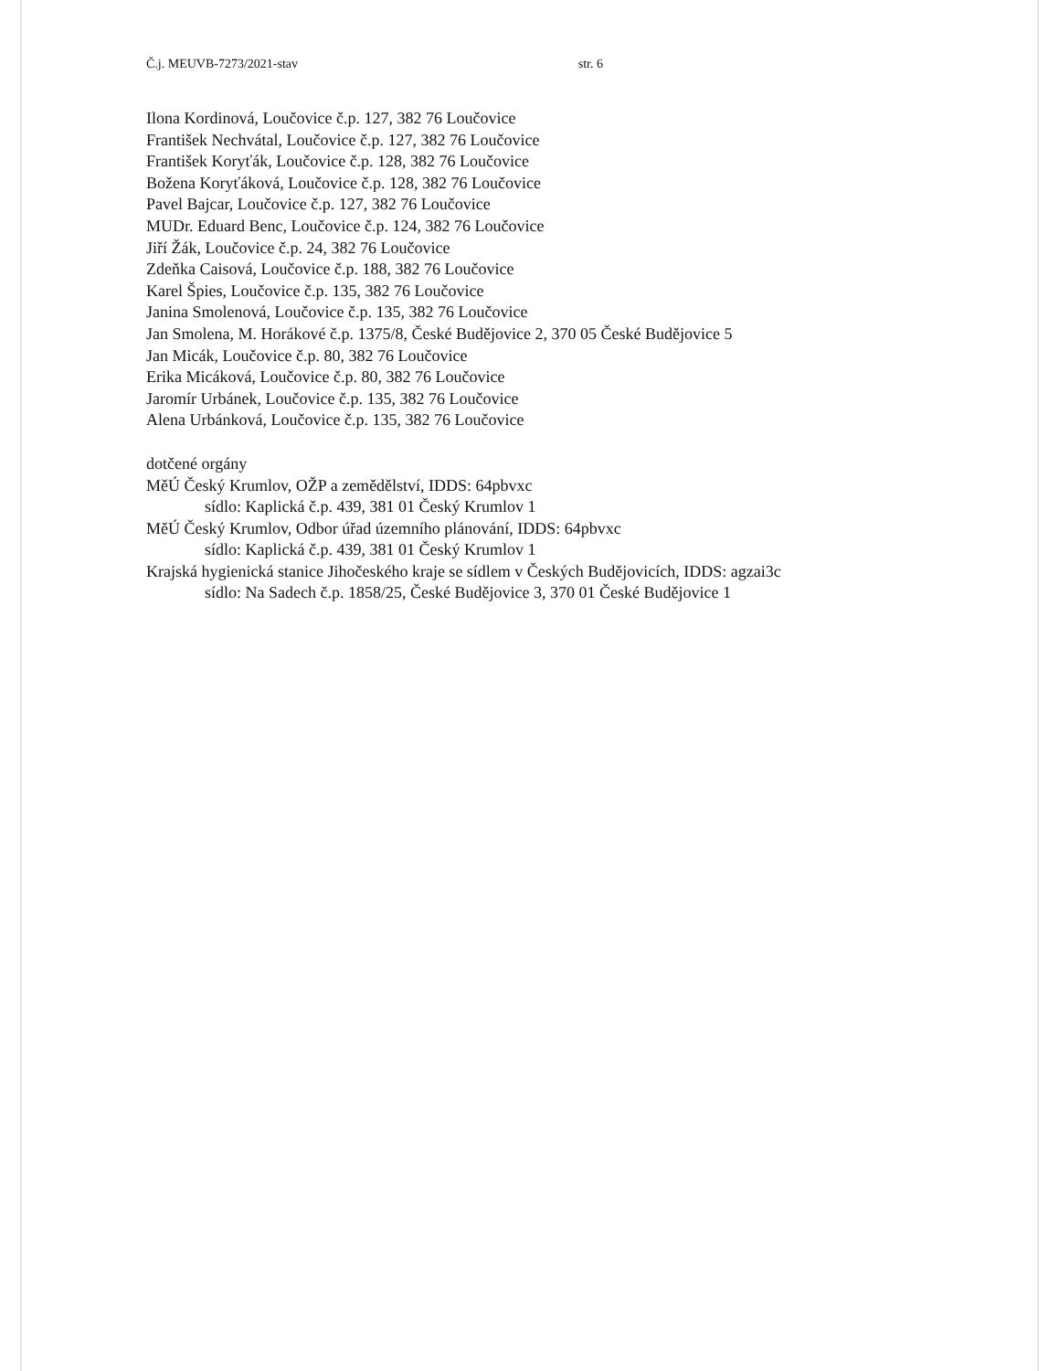Č.j. MEUVB-7273/2021-stav str. 6
Ilona Kordinová, Loučovice č.p. 127, 382 76 Loučovice
František Nechvátal, Loučovice č.p. 127, 382 76 Loučovice
František Koryťák, Loučovice č.p. 128, 382 76 Loučovice
Božena Koryťáková, Loučovice č.p. 128, 382 76 Loučovice
Pavel Bajcar, Loučovice č.p. 127, 382 76 Loučovice
MUDr. Eduard Benc, Loučovice č.p. 124, 382 76 Loučovice
Jiří Žák, Loučovice č.p. 24, 382 76 Loučovice
Zdeňka Caisová, Loučovice č.p. 188, 382 76 Loučovice
Karel Špies, Loučovice č.p. 135, 382 76 Loučovice
Janina Smolenová, Loučovice č.p. 135, 382 76 Loučovice
Jan Smolena, M. Horákové č.p. 1375/8, České Budějovice 2, 370 05 České Budějovice 5
Jan Micák, Loučovice č.p. 80, 382 76 Loučovice
Erika Micáková, Loučovice č.p. 80, 382 76 Loučovice
Jaromír Urbánek, Loučovice č.p. 135, 382 76 Loučovice
Alena Urbánková, Loučovice č.p. 135, 382 76 Loučovice
dotčené orgány
MěÚ Český Krumlov, OŽP a zemědělství, IDDS: 64pbvxc
sídlo: Kaplická č.p. 439, 381 01 Český Krumlov 1
MěÚ Český Krumlov, Odbor úřad územního plánování, IDDS: 64pbvxc
sídlo: Kaplická č.p. 439, 381 01 Český Krumlov 1
Krajská hygienická stanice Jihočeského kraje se sídlem v Českých Budějovicích, IDDS: agzai3c
sídlo: Na Sadech č.p. 1858/25, České Budějovice 3, 370 01 České Budějovice 1